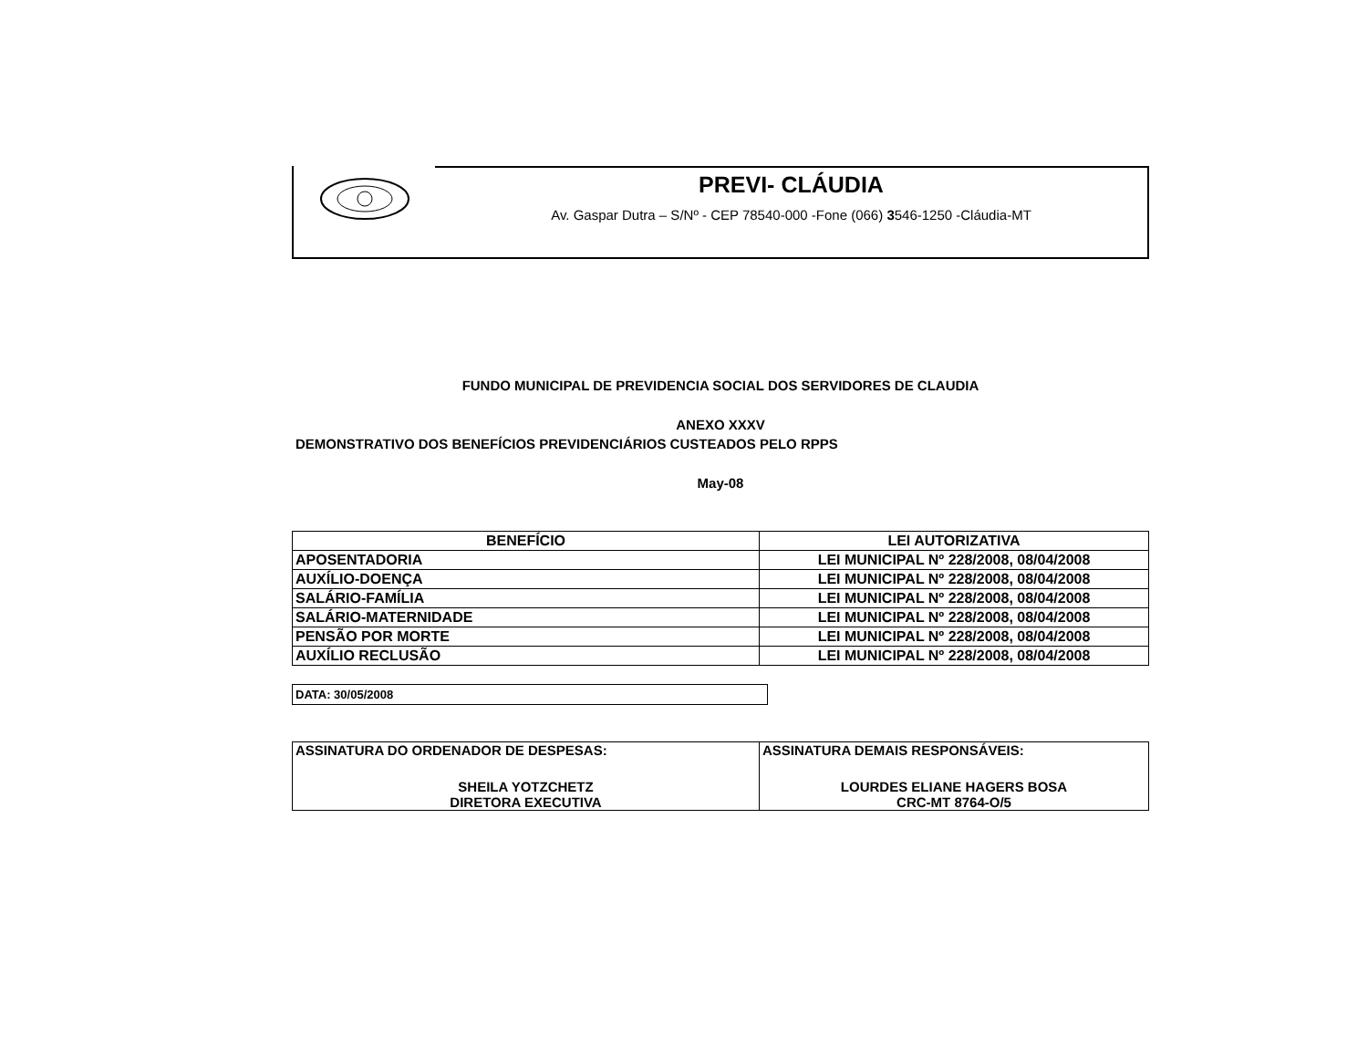PREVI- CLÁUDIA
Av. Gaspar Dutra – S/Nº - CEP 78540-000 -Fone (066) 3546-1250 -Cláudia-MT
FUNDO MUNICIPAL DE PREVIDENCIA SOCIAL DOS SERVIDORES DE CLAUDIA
ANEXO XXXV
DEMONSTRATIVO DOS BENEFÍCIOS PREVIDENCIÁRIOS CUSTEADOS PELO RPPS
May-08
| BENEFÍCIO | LEI AUTORIZATIVA |
| --- | --- |
| APOSENTADORIA | LEI MUNICIPAL Nº 228/2008, 08/04/2008 |
| AUXÍLIO-DOENÇA | LEI MUNICIPAL Nº 228/2008, 08/04/2008 |
| SALÁRIO-FAMÍLIA | LEI MUNICIPAL Nº 228/2008, 08/04/2008 |
| SALÁRIO-MATERNIDADE | LEI MUNICIPAL Nº 228/2008, 08/04/2008 |
| PENSÃO POR MORTE | LEI MUNICIPAL Nº 228/2008, 08/04/2008 |
| AUXÍLIO RECLUSÃO | LEI MUNICIPAL Nº 228/2008, 08/04/2008 |
DATA: 30/05/2008
| ASSINATURA DO ORDENADOR DE DESPESAS: | ASSINATURA DEMAIS RESPONSÁVEIS: |
| SHEILA YOTZCHETZ DIRETORA EXECUTIVA | LOURDES ELIANE HAGERS BOSA CRC-MT 8764-O/5 |